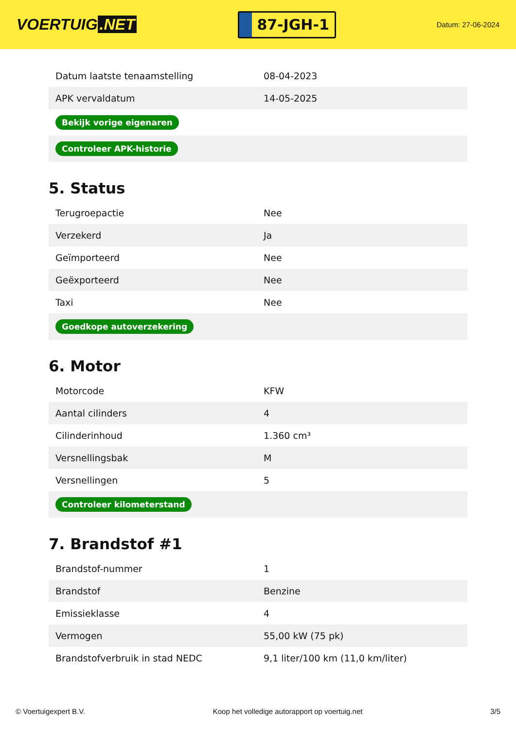VOERTUIG.NET
87-JGH-1
Datum: 27-06-2024
| Datum laatste tenaamstelling | 08-04-2023 |
| APK vervaldatum | 14-05-2025 |
| Bekijk vorige eigenaren | |
| Controleer APK-historie | |
5. Status
| Terugroepactie | Nee |
| Verzekerd | Ja |
| Geïmporteerd | Nee |
| Geëxporteerd | Nee |
| Taxi | Nee |
| Goedkope autoverzekering | |
6. Motor
| Motorcode | KFW |
| Aantal cilinders | 4 |
| Cilinderinhoud | 1.360 cm³ |
| Versnellingsbak | M |
| Versnellingen | 5 |
| Controleer kilometerstand | |
7. Brandstof #1
| Brandstof-nummer | 1 |
| Brandstof | Benzine |
| Emissieklasse | 4 |
| Vermogen | 55,00 kW (75 pk) |
| Brandstofverbruik in stad NEDC | 9,1 liter/100 km (11,0 km/liter) |
© Voertuigexpert B.V. Koop het volledige autorapport op voertuig.net 3/5